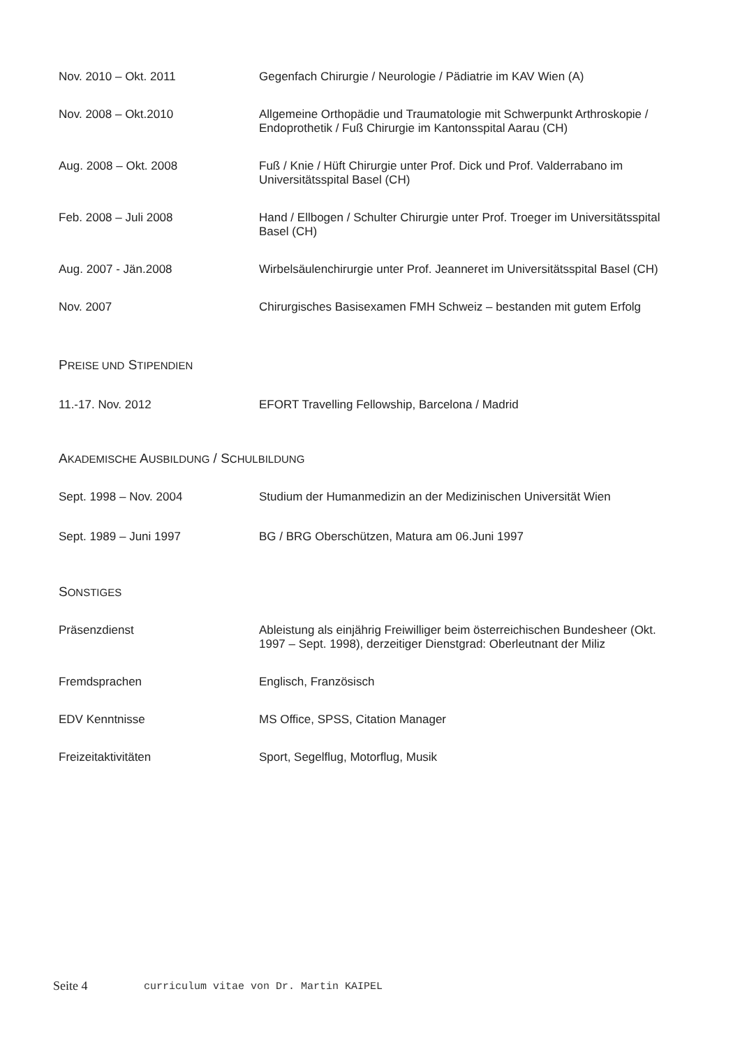Nov. 2010 – Okt. 2011 Gegenfach Chirurgie / Neurologie / Pädiatrie im KAV Wien (A)
Nov. 2008 – Okt.2010 Allgemeine Orthopädie und Traumatologie mit Schwerpunkt Arthroskopie / Endoprothetik / Fuß Chirurgie im Kantonsspital Aarau (CH)
Aug. 2008 – Okt. 2008 Fuß / Knie / Hüft Chirurgie unter Prof. Dick und Prof. Valderrabano im Universitätsspital Basel (CH)
Feb. 2008 – Juli 2008 Hand / Ellbogen / Schulter Chirurgie unter Prof. Troeger im Universitätsspital Basel (CH)
Aug. 2007 - Jän.2008 Wirbelsäulenchirurgie unter Prof. Jeanneret im Universitätsspital Basel (CH)
Nov. 2007 Chirurgisches Basisexamen FMH Schweiz – bestanden mit gutem Erfolg
PREISE UND STIPENDIEN
11.-17. Nov. 2012 EFORT Travelling Fellowship, Barcelona / Madrid
AKADEMISCHE AUSBILDUNG / SCHULBILDUNG
Sept. 1998 – Nov. 2004 Studium der Humanmedizin an der Medizinischen Universität Wien
Sept. 1989 – Juni 1997 BG / BRG Oberschützen, Matura am 06.Juni 1997
SONSTIGES
Präsenzdienst Ableistung als einjährig Freiwilliger beim österreichischen Bundesheer (Okt. 1997 – Sept. 1998), derzeitiger Dienstgrad: Oberleutnant der Miliz
Fremdsprachen Englisch, Französisch
EDV Kenntnisse MS Office, SPSS, Citation Manager
Freizeitaktivitäten Sport, Segelflug, Motorflug, Musik
Seite 4 curriculum vitae von Dr. Martin KAIPEL